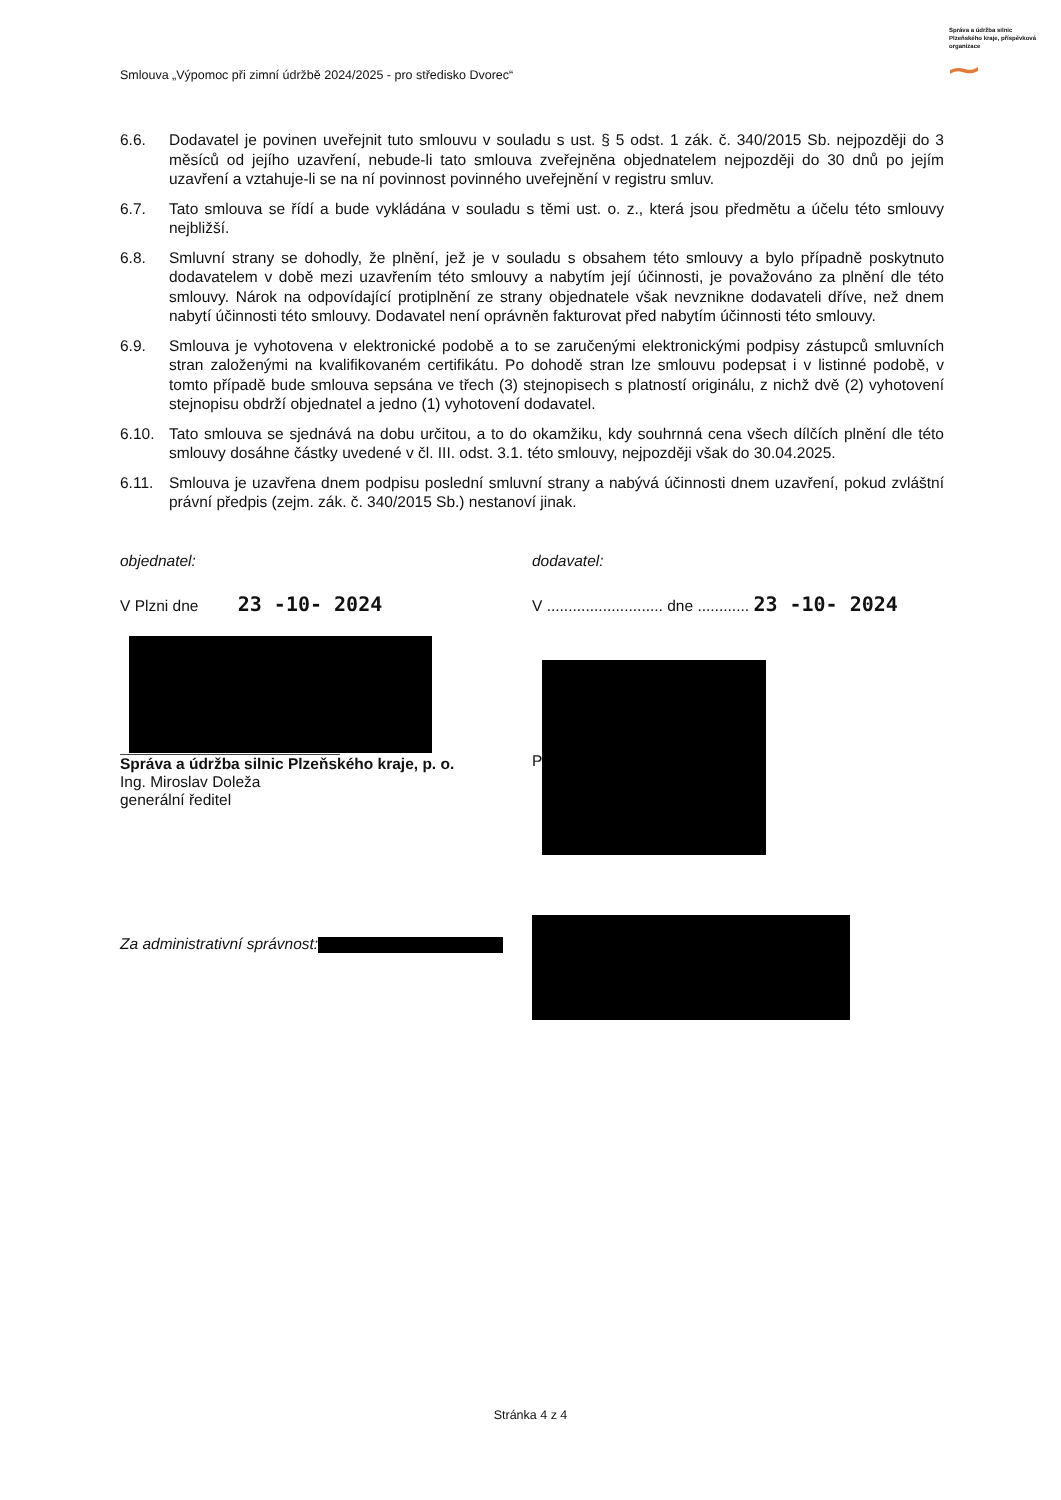Správa a údržba silnic Plzeňského kraje, příspěvková organizace
⁓
Smlouva „Výpomoc při zimní údržbě 2024/2025 - pro středisko Dvorec“
6.6. Dodavatel je povinen uveřejnit tuto smlouvu v souladu s ust. § 5 odst. 1 zák. č. 340/2015 Sb. nejpozději do 3 měsíců od jejího uzavření, nebude-li tato smlouva zveřejněna objednatelem nejpozději do 30 dnů po jejím uzavření a vztahuje-li se na ní povinnost povinného uveřejnění v registru smluv.
6.7. Tato smlouva se řídí a bude vykládána v souladu s těmi ust. o. z., která jsou předmětu a účelu této smlouvy nejbližší.
6.8. Smluvní strany se dohodly, že plnění, jež je v souladu s obsahem této smlouvy a bylo případně poskytnuto dodavatelem v době mezi uzavřením této smlouvy a nabytím její účinnosti, je považováno za plnění dle této smlouvy. Nárok na odpovídající protiplnění ze strany objednatele však nevznikne dodavateli dříve, než dnem nabytí účinnosti této smlouvy. Dodavatel není oprávněn fakturovat před nabytím účinnosti této smlouvy.
6.9. Smlouva je vyhotovena v elektronické podobě a to se zaručenými elektronickými podpisy zástupců smluvních stran založenými na kvalifikovaném certifikátu. Po dohodě stran lze smlouvu podepsat i v listinné podobě, v tomto případě bude smlouva sepsána ve třech (3) stejnopisech s platností originálu, z nichž dvě (2) vyhotovení stejnopisu obdrží objednatel a jedno (1) vyhotovení dodavatel.
6.10. Tato smlouva se sjednává na dobu určitou, a to do okamžiku, kdy souhrnná cena všech dílčích plnění dle této smlouvy dosáhne částky uvedené v čl. III. odst. 3.1. této smlouvy, nejpozději však do 30.04.2025.
6.11. Smlouva je uzavřena dnem podpisu poslední smluvní strany a nabývá účinnosti dnem uzavření, pokud zvláštní právní předpis (zejm. zák. č. 340/2015 Sb.) nestanoví jinak.
objednatel:
V Plzni dne 23 -10- 2024
Správa a údržba silnic Plzeňského kraje, p. o.
Ing. Miroslav Doleža
generální ředitel
dodavatel:
V ........................... dne ............ 23 -10- 2024
P
Za administrativní správnost:
Stránka 4 z 4